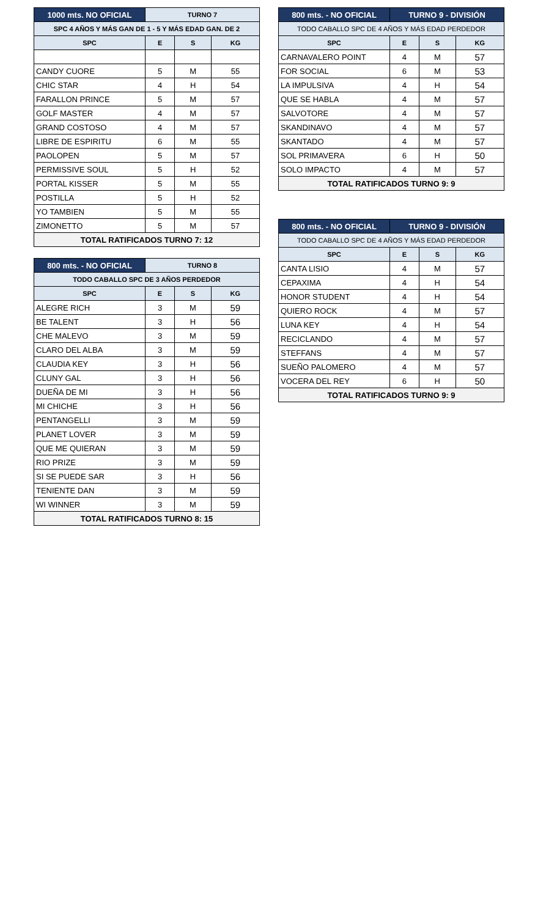| 1000 mts. NO OFICIAL | TURNO 7 | | |
| --- | --- | --- | --- |
| SPC 4 AÑOS Y MÁS GAN DE 1 - 5 Y MÁS EDAD GAN. DE 2 | | | |
| SPC | E | S | KG |
| CANDY CUORE | 5 | M | 55 |
| CHIC STAR | 4 | H | 54 |
| FARALLON PRINCE | 5 | M | 57 |
| GOLF MASTER | 4 | M | 57 |
| GRAND COSTOSO | 4 | M | 57 |
| LIBRE DE ESPIRITU | 6 | M | 55 |
| PAOLOPEN | 5 | M | 57 |
| PERMISSIVE SOUL | 5 | H | 52 |
| PORTAL KISSER | 5 | M | 55 |
| POSTILLA | 5 | H | 52 |
| YO TAMBIEN | 5 | M | 55 |
| ZIMONETTO | 5 | M | 57 |
| TOTAL RATIFICADOS TURNO 7: 12 | | | |
| 800 mts. - NO OFICIAL | TURNO 8 | | |
| --- | --- | --- | --- |
| TODO CABALLO SPC DE 3 AÑOS PERDEDOR | | | |
| SPC | E | S | KG |
| ALEGRE RICH | 3 | M | 59 |
| BE TALENT | 3 | H | 56 |
| CHE MALEVO | 3 | M | 59 |
| CLARO DEL ALBA | 3 | M | 59 |
| CLAUDIA KEY | 3 | H | 56 |
| CLUNY GAL | 3 | H | 56 |
| DUEÑA DE MI | 3 | H | 56 |
| MI CHICHE | 3 | H | 56 |
| PENTANGELLI | 3 | M | 59 |
| PLANET LOVER | 3 | M | 59 |
| QUE ME QUIERAN | 3 | M | 59 |
| RIO PRIZE | 3 | M | 59 |
| SI SE PUEDE SAR | 3 | H | 56 |
| TENIENTE DAN | 3 | M | 59 |
| WI WINNER | 3 | M | 59 |
| TOTAL RATIFICADOS TURNO 8: 15 | | | |
| 800 mts. - NO OFICIAL | TURNO 9 - DIVISIÓN | | |
| --- | --- | --- | --- |
| TODO CABALLO SPC DE 4 AÑOS Y MÁS EDAD PERDEDOR | | | |
| SPC | E | S | KG |
| CARNAVALERO POINT | 4 | M | 57 |
| FOR SOCIAL | 6 | M | 53 |
| LA IMPULSIVA | 4 | H | 54 |
| QUE SE HABLA | 4 | M | 57 |
| SALVOTORE | 4 | M | 57 |
| SKANDINAVO | 4 | M | 57 |
| SKANTADO | 4 | M | 57 |
| SOL PRIMAVERA | 6 | H | 50 |
| SOLO IMPACTO | 4 | M | 57 |
| TOTAL RATIFICADOS TURNO 9: 9 | | | |
| 800 mts. - NO OFICIAL | TURNO 9 - DIVISIÓN | | |
| --- | --- | --- | --- |
| TODO CABALLO SPC DE 4 AÑOS Y MÁS EDAD PERDEDOR | | | |
| SPC | E | S | KG |
| CANTA LISIO | 4 | M | 57 |
| CEPAXIMA | 4 | H | 54 |
| HONOR STUDENT | 4 | H | 54 |
| QUIERO ROCK | 4 | M | 57 |
| LUNA KEY | 4 | H | 54 |
| RECICLANDO | 4 | M | 57 |
| STEFFANS | 4 | M | 57 |
| SUEÑO PALOMERO | 4 | M | 57 |
| VOCERA DEL REY | 6 | H | 50 |
| TOTAL RATIFICADOS TURNO 9: 9 | | | |